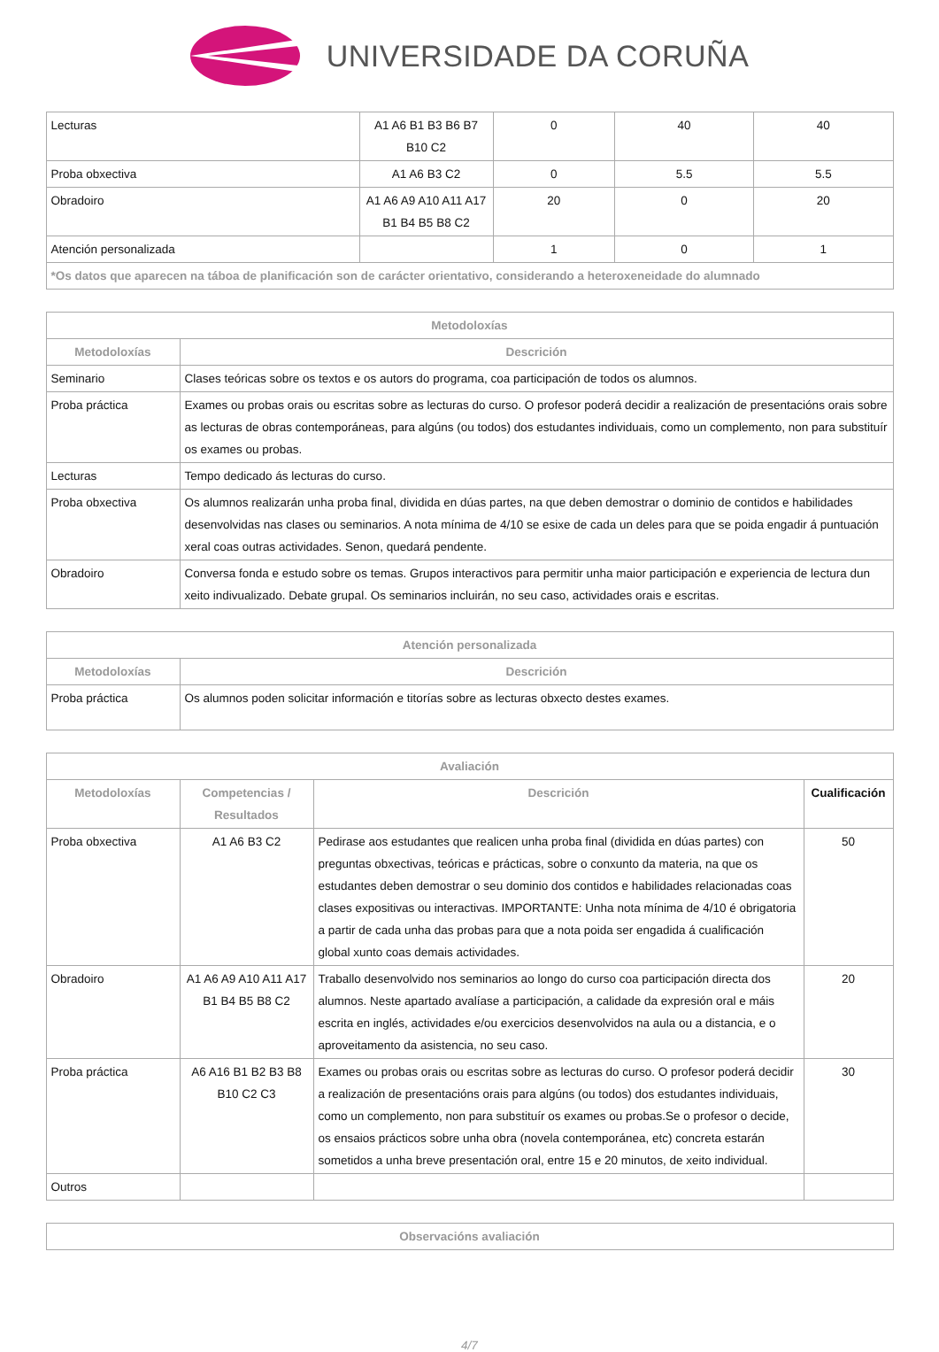UNIVERSIDADE DA CORUÑA
| Lecturas | A1 A6 B1 B3 B6 B7 B10 C2 | 0 | 40 | 40 |
| Proba obxectiva | A1 A6 B3 C2 | 0 | 5.5 | 5.5 |
| Obradoiro | A1 A6 A9 A10 A11 A17 B1 B4 B5 B8 C2 | 20 | 0 | 20 |
| Atención personalizada | | 1 | 0 | 1 |
| *Os datos que aparecen na táboa de planificación son de carácter orientativo, considerando a heteroxeneidade do alumnado | | | | |
| Metodoloxías | |
| --- | --- |
| Metodoloxías | Descrición |
| Seminario | Clases teóricas sobre os textos e os autors do programa, coa participación de todos os alumnos. |
| Proba práctica | Exames ou probas orais ou escritas sobre as lecturas do curso. O profesor poderá decidir a realización de presentacións orais sobre as lecturas de obras contemporáneas, para algúns (ou todos) dos estudantes individuais, como un complemento, non para substituír os exames ou probas. |
| Lecturas | Tempo dedicado ás lecturas do curso. |
| Proba obxectiva | Os alumnos realizarán unha proba final, dividida en dúas partes, na que deben demostrar o dominio de contidos e habilidades desenvolvidas nas clases ou seminarios. A nota mínima de 4/10 se esixe de cada un deles para que se poida engadir á puntuación xeral coas outras actividades. Senon, quedará pendente. |
| Obradoiro | Conversa fonda e estudo sobre os temas. Grupos interactivos para permitir unha maior participación e experiencia de lectura dun xeito indivualizado. Debate grupal. Os seminarios incluirán, no seu caso, actividades orais e escritas. |
| Atención personalizada | |
| --- | --- |
| Metodoloxías | Descrición |
| Proba práctica | Os alumnos poden solicitar información e titorías sobre as lecturas obxecto destes exames. |
| Avaliación | | | |
| --- | --- | --- | --- |
| Metodoloxías | Competencias / Resultados | Descrición | Cualificación |
| Proba obxectiva | A1 A6 B3 C2 | Pedirase aos estudantes que realicen unha proba final (dividida en dúas partes) con preguntas obxectivas, teóricas e prácticas, sobre o conxunto da materia, na que os estudantes deben demostrar o seu dominio dos contidos e habilidades relacionadas coas clases expositivas ou interactivas. IMPORTANTE: Unha nota mínima de 4/10 é obrigatoria a partir de cada unha das probas para que a nota poida ser engadida á cualificación global xunto coas demais actividades. | 50 |
| Obradoiro | A1 A6 A9 A10 A11 A17 B1 B4 B5 B8 C2 | Traballo desenvolvido nos seminarios ao longo do curso coa participación directa dos alumnos. Neste apartado avalíase a participación, a calidade da expresión oral e máis escrita en inglés, actividades e/ou exercicios desenvolvidos na aula ou a distancia, e o aproveitamento da asistencia, no seu caso. | 20 |
| Proba práctica | A6 A16 B1 B2 B3 B8 B10 C2 C3 | Exames ou probas orais ou escritas sobre as lecturas do curso. O profesor poderá decidir a realización de presentacións orais para algúns (ou todos) dos estudantes individuais, como un complemento, non para substituír os exames ou probas.Se o profesor o decide, os ensaios prácticos sobre unha obra (novela contemporánea, etc) concreta estarán sometidos a unha breve presentación oral, entre 15 e 20 minutos, de xeito individual. | 30 |
| Outros | | | |
| Observacións avaliación |
| --- |
4/7